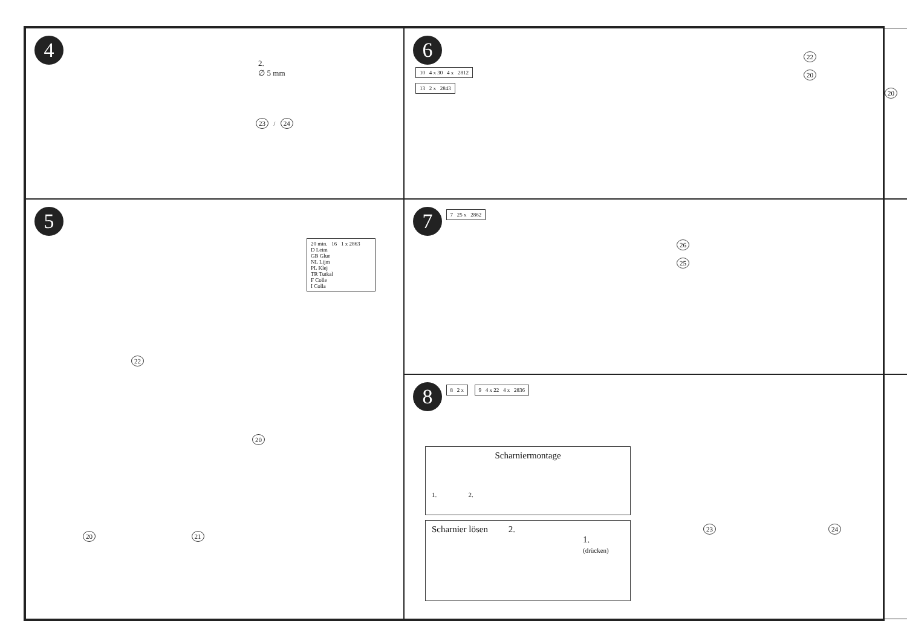4
2.
∅ 5 mm
23 / 24
6
10 4 x 30 4 x 2812
13 2 x 2843
22
20 20
5
20 min. 16 1 x 2863
D Leim
GB Glue
NL Lijm
PL Klej
TR Tutkal
F Colle
I Colla
22
20
20 21
7 7 25 x 2862
26
25
8 8 2 x 9 4 x 22 4 x 2836
Scharniermontage
1. 2.
Scharnier lösen 2.
1.
(drücken)
23 24